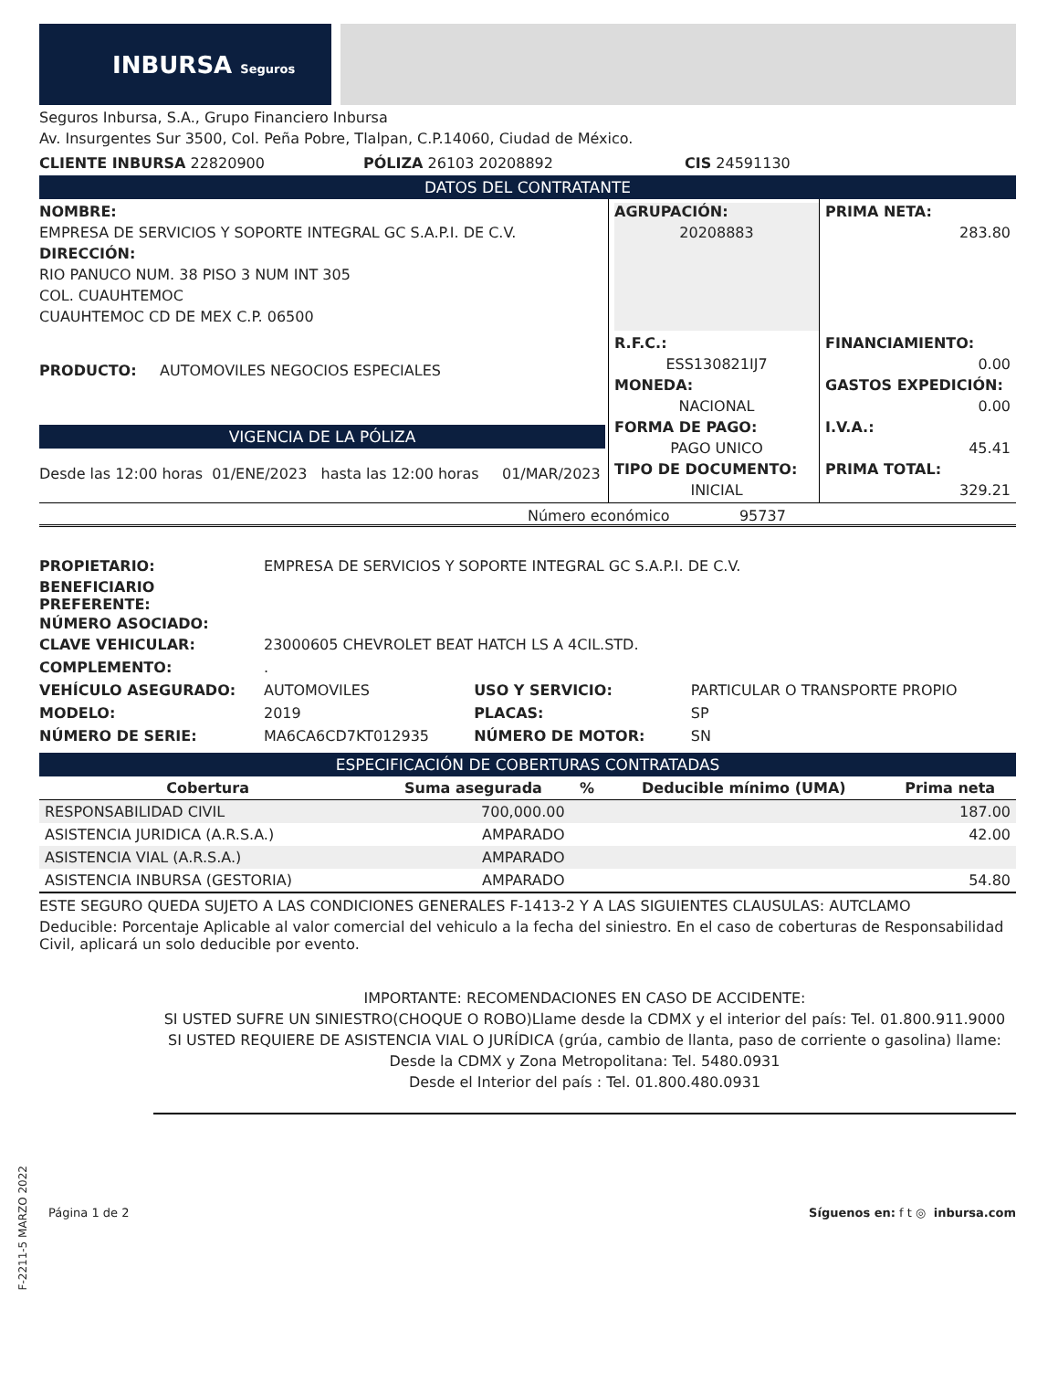INBURSA Seguros
Seguros Inbursa, S.A., Grupo Financiero Inbursa
Av. Insurgentes Sur 3500, Col. Peña Pobre, Tlalpan, C.P.14060, Ciudad de México.
CLIENTE INBURSA 22820900 PÓLIZA 26103 20208892 CIS 24591130
DATOS DEL CONTRATANTE
NOMBRE:
EMPRESA DE SERVICIOS Y SOPORTE INTEGRAL GC S.A.P.I. DE C.V.
DIRECCIÓN:
RIO PANUCO NUM. 38 PISO 3 NUM INT 305
COL. CUAUHTEMOC
CUAUHTEMOC CD DE MEX C.P. 06500
PRODUCTO: AUTOMOVILES NEGOCIOS ESPECIALES
VIGENCIA DE LA PÓLIZA
Desde las 12:00 horas 01/ENE/2023 hasta las 12:00 horas 01/MAR/2023
AGRUPACIÓN:
20208883
R.F.C.:
ESS130821IJ7
MONEDA:
NACIONAL
FORMA DE PAGO:
PAGO UNICO
TIPO DE DOCUMENTO:
INICIAL
PRIMA NETA:
283.80
FINANCIAMIENTO:
0.00
GASTOS EXPEDICIÓN:
0.00
I.V.A.:
45.41
PRIMA TOTAL:
329.21
Número económico 95737
| PROPIETARIO: | EMPRESA DE SERVICIOS Y SOPORTE INTEGRAL GC S.A.P.I. DE C.V. | | |
| BENEFICIARIO PREFERENTE: | | | |
| NÚMERO ASOCIADO: | | | |
| CLAVE VEHICULAR: | 23000605 CHEVROLET BEAT HATCH LS A 4CIL.STD. | | |
| COMPLEMENTO: | . | | |
| VEHÍCULO ASEGURADO: | AUTOMOVILES | USO Y SERVICIO: | PARTICULAR O TRANSPORTE PROPIO |
| MODELO: | 2019 | PLACAS: | SP |
| NÚMERO DE SERIE: | MA6CA6CD7KT012935 | NÚMERO DE MOTOR: | SN |
ESPECIFICACIÓN DE COBERTURAS CONTRATADAS
| Cobertura | Suma asegurada | % | Deducible mínimo (UMA) | Prima neta |
| --- | --- | --- | --- | --- |
| RESPONSABILIDAD CIVIL | 700,000.00 | | | 187.00 |
| ASISTENCIA JURIDICA (A.R.S.A.) | AMPARADO | | | 42.00 |
| ASISTENCIA VIAL (A.R.S.A.) | AMPARADO | | | |
| ASISTENCIA INBURSA (GESTORIA) | AMPARADO | | | 54.80 |
ESTE SEGURO QUEDA SUJETO A LAS CONDICIONES GENERALES F-1413-2 Y A LAS SIGUIENTES CLAUSULAS: AUTCLAMO
Deducible: Porcentaje Aplicable al valor comercial del vehiculo a la fecha del siniestro. En el caso de coberturas de Responsabilidad Civil, aplicará un solo deducible por evento.
IMPORTANTE: RECOMENDACIONES EN CASO DE ACCIDENTE:
SI USTED SUFRE UN SINIESTRO(CHOQUE O ROBO)Llame desde la CDMX y el interior del país: Tel. 01.800.911.9000
SI USTED REQUIERE DE ASISTENCIA VIAL O JURÍDICA (grúa, cambio de llanta, paso de corriente o gasolina) llame:
Desde la CDMX y Zona Metropolitana: Tel. 5480.0931
Desde el Interior del país : Tel. 01.800.480.0931
Página 1 de 2 Síguenos en: f t ◎ inbursa.com
F-2211-5 MARZO 2022